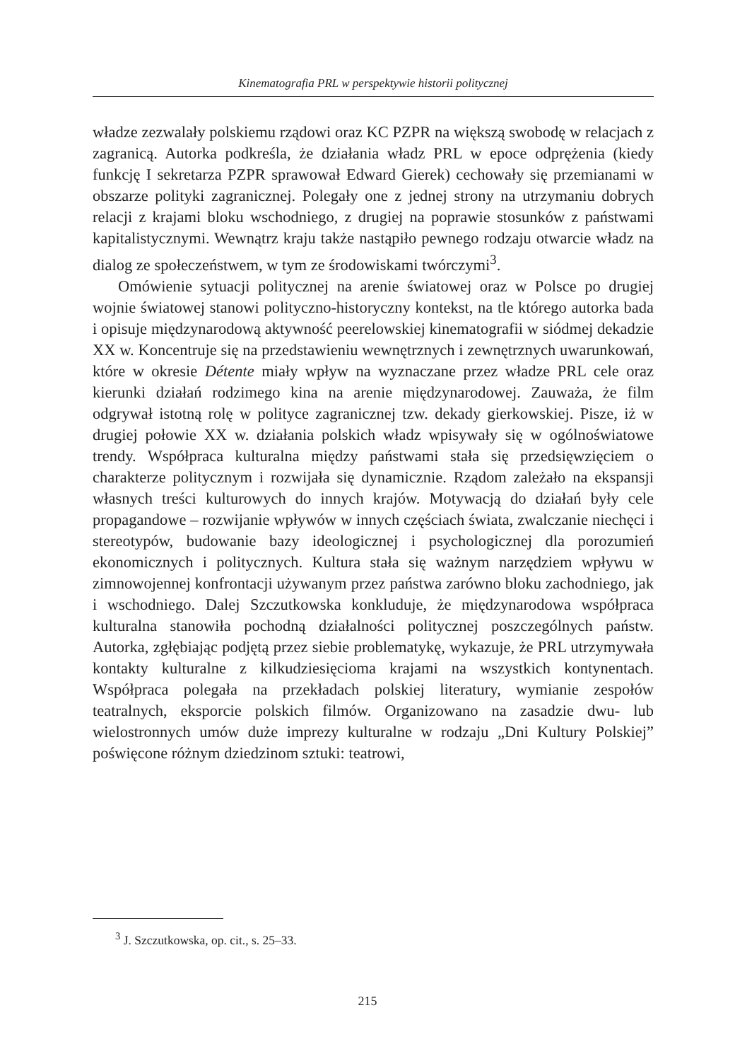Kinematografia PRL w perspektywie historii politycznej
władze zezwalały polskiemu rządowi oraz KC PZPR na większą swobodę w relacjach z zagranicą. Autorka podkreśla, że działania władz PRL w epoce odprężenia (kiedy funkcję I sekretarza PZPR sprawował Edward Gierek) cechowały się przemianami w obszarze polityki zagranicznej. Polegały one z jednej strony na utrzymaniu dobrych relacji z krajami bloku wschodniego, z drugiej na poprawie stosunków z państwami kapitalistycznymi. Wewnątrz kraju także nastąpiło pewnego rodzaju otwarcie władz na dialog ze społeczeństwem, w tym ze środowiskami twórczymi<sup>3</sup>.
Omówienie sytuacji politycznej na arenie światowej oraz w Polsce po drugiej wojnie światowej stanowi polityczno-historyczny kontekst, na tle którego autorka bada i opisuje międzynarodową aktywność peerelowskiej kinematografii w siódmej dekadzie XX w. Koncentruje się na przedstawieniu wewnętrznych i zewnętrznych uwarunkowań, które w okresie Détente miały wpływ na wyznaczane przez władze PRL cele oraz kierunki działań rodzimego kina na arenie międzynarodowej. Zauważa, że film odgrywał istotną rolę w polityce zagranicznej tzw. dekady gierkowskiej. Pisze, iż w drugiej połowie XX w. działania polskich władz wpisywały się w ogólnoświatowe trendy. Współpraca kulturalna między państwami stała się przedsięwzięciem o charakterze politycznym i rozwijała się dynamicznie. Rządom zależało na ekspansji własnych treści kulturowych do innych krajów. Motywacją do działań były cele propagandowe – rozwijanie wpływów w innych częściach świata, zwalczanie niechęci i stereotypów, budowanie bazy ideologicznej i psychologicznej dla porozumień ekonomicznych i politycznych. Kultura stała się ważnym narzędziem wpływu w zimnowojennej konfrontacji używanym przez państwa zarówno bloku zachodniego, jak i wschodniego. Dalej Szczutkowska konkluduje, że międzynarodowa współpraca kulturalna stanowiła pochodną działalności politycznej poszczególnych państw. Autorka, zgłębiając podjętą przez siebie problematykę, wykazuje, że PRL utrzymywała kontakty kulturalne z kilkudziesięcioma krajami na wszystkich kontynentach. Współpraca polegała na przekładach polskiej literatury, wymianie zespołów teatralnych, eksporcie polskich filmów. Organizowano na zasadzie dwu- lub wielostronnych umów duże imprezy kulturalne w rodzaju „Dni Kultury Polskiej” poświęcone różnym dziedzinom sztuki: teatrowi,
<sup>3</sup> J. Szczutkowska, op. cit., s. 25–33.
215